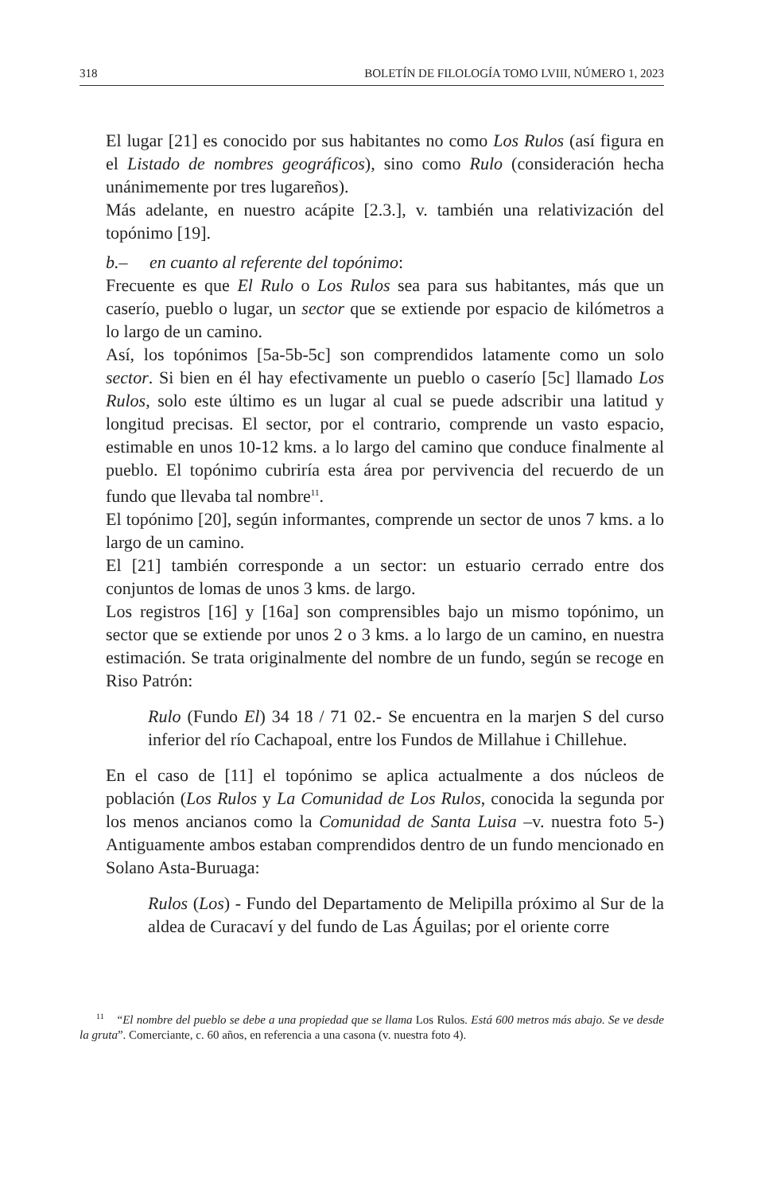318 BOLETÍN DE FILOLOGÍA TOMO LVIII, NÚMERO 1, 2023
El lugar [21] es conocido por sus habitantes no como Los Rulos (así figura en el Listado de nombres geográficos), sino como Rulo (consideración hecha unánimemente por tres lugareños).
Más adelante, en nuestro acápite [2.3.], v. también una relativización del topónimo [19].
b.– en cuanto al referente del topónimo:
Frecuente es que El Rulo o Los Rulos sea para sus habitantes, más que un caserío, pueblo o lugar, un sector que se extiende por espacio de kilómetros a lo largo de un camino.
Así, los topónimos [5a-5b-5c] son comprendidos latamente como un solo sector. Si bien en él hay efectivamente un pueblo o caserío [5c] llamado Los Rulos, solo este último es un lugar al cual se puede adscribir una latitud y longitud precisas. El sector, por el contrario, comprende un vasto espacio, estimable en unos 10-12 kms. a lo largo del camino que conduce finalmente al pueblo. El topónimo cubriría esta área por pervivencia del recuerdo de un fundo que llevaba tal nombre<sup>11</sup>.
El topónimo [20], según informantes, comprende un sector de unos 7 kms. a lo largo de un camino.
El [21] también corresponde a un sector: un estuario cerrado entre dos conjuntos de lomas de unos 3 kms. de largo.
Los registros [16] y [16a] son comprensibles bajo un mismo topónimo, un sector que se extiende por unos 2 o 3 kms. a lo largo de un camino, en nuestra estimación. Se trata originalmente del nombre de un fundo, según se recoge en Riso Patrón:
Rulo (Fundo El) 34 18 / 71 02.- Se encuentra en la marjen S del curso inferior del río Cachapoal, entre los Fundos de Millahue i Chillehue.
En el caso de [11] el topónimo se aplica actualmente a dos núcleos de población (Los Rulos y La Comunidad de Los Rulos, conocida la segunda por los menos ancianos como la Comunidad de Santa Luisa –v. nuestra foto 5-) Antiguamente ambos estaban comprendidos dentro de un fundo mencionado en Solano Asta-Buruaga:
Rulos (Los) - Fundo del Departamento de Melipilla próximo al Sur de la aldea de Curacaví y del fundo de Las Águilas; por el oriente corre
<sup>11</sup> “El nombre del pueblo se debe a una propiedad que se llama Los Rulos. Está 600 metros más abajo. Se ve desde la gruta”. Comerciante, c. 60 años, en referencia a una casona (v. nuestra foto 4).